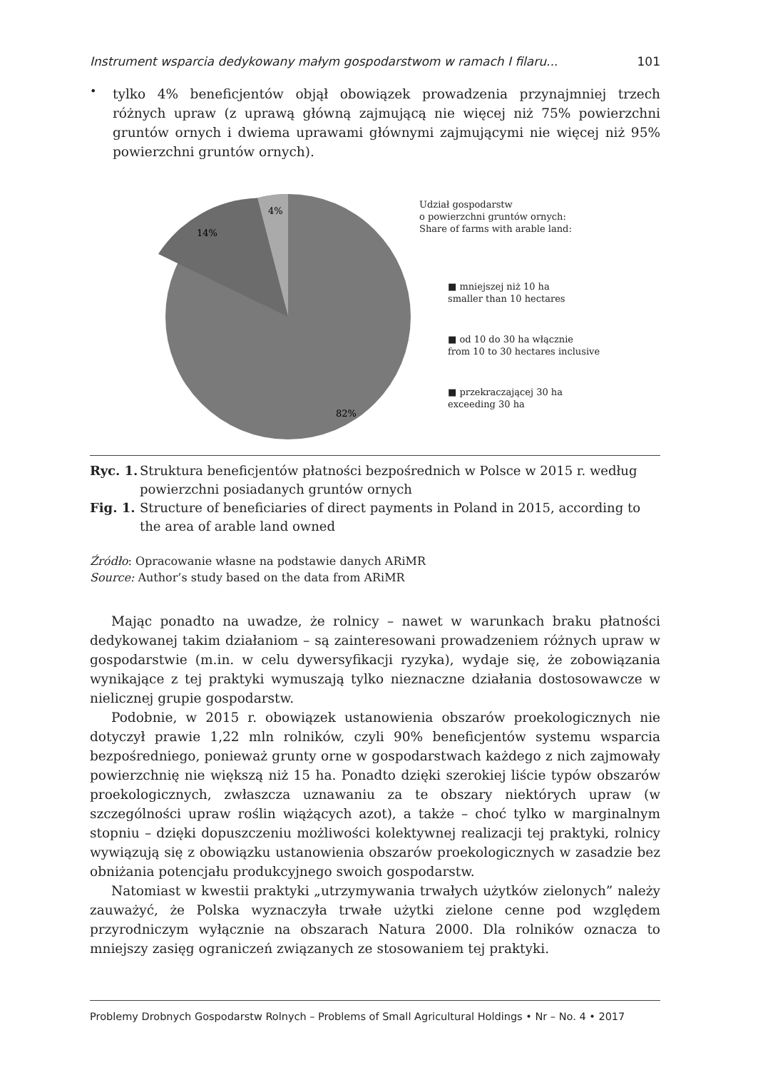Instrument wsparcia dedykowany małym gospodarstwom w ramach I filaru... 101
•
tylko 4% beneficjentów objął obowiązek prowadzenia przynajmniej trzech różnych upraw (z uprawą główną zajmującą nie więcej niż 75% powierzchni gruntów ornych i dwiema uprawami głównymi zajmującymi nie więcej niż 95% powierzchni gruntów ornych).
4%
14%
82%
Udział gospodarstw
o powierzchni gruntów ornych:
Share of farms with arable land:
■ mniejszej niż 10 ha
smaller than 10 hectares
■ od 10 do 30 ha włącznie
from 10 to 30 hectares inclusive
■ przekraczającej 30 ha
exceeding 30 ha
Ryc. 1. Struktura beneficjentów płatności bezpośrednich w Polsce w 2015 r. według powierzchni posiadanych gruntów ornych
Fig. 1. Structure of beneficiaries of direct payments in Poland in 2015, according to the area of arable land owned
Źródło: Opracowanie własne na podstawie danych ARiMR
Source: Author’s study based on the data from ARiMR
Mając ponadto na uwadze, że rolnicy – nawet w warunkach braku płatności dedykowanej takim działaniom – są zainteresowani prowadzeniem różnych upraw w gospodarstwie (m.in. w celu dywersyfikacji ryzyka), wydaje się, że zobowiązania wynikające z tej praktyki wymuszają tylko nieznaczne działania dostosowawcze w nielicznej grupie gospodarstw.
Podobnie, w 2015 r. obowiązek ustanowienia obszarów proekologicznych nie dotyczył prawie 1,22 mln rolników, czyli 90% beneficjentów systemu wsparcia bezpośredniego, ponieważ grunty orne w gospodarstwach każdego z nich zajmowały powierzchnię nie większą niż 15 ha. Ponadto dzięki szerokiej liście typów obszarów proekologicznych, zwłaszcza uznawaniu za te obszary niektórych upraw (w szczególności upraw roślin wiążących azot), a także – choć tylko w marginalnym stopniu – dzięki dopuszczeniu możliwości kolektywnej realizacji tej praktyki, rolnicy wywiązują się z obowiązku ustanowienia obszarów proekologicznych w zasadzie bez obniżania potencjału produkcyjnego swoich gospodarstw.
Natomiast w kwestii praktyki „utrzymywania trwałych użytków zielonych” należy zauważyć, że Polska wyznaczyła trwałe użytki zielone cenne pod względem przyrodniczym wyłącznie na obszarach Natura 2000. Dla rolników oznacza to mniejszy zasięg ograniczeń związanych ze stosowaniem tej praktyki.
Problemy Drobnych Gospodarstw Rolnych – Problems of Small Agricultural Holdings • Nr – No. 4 • 2017